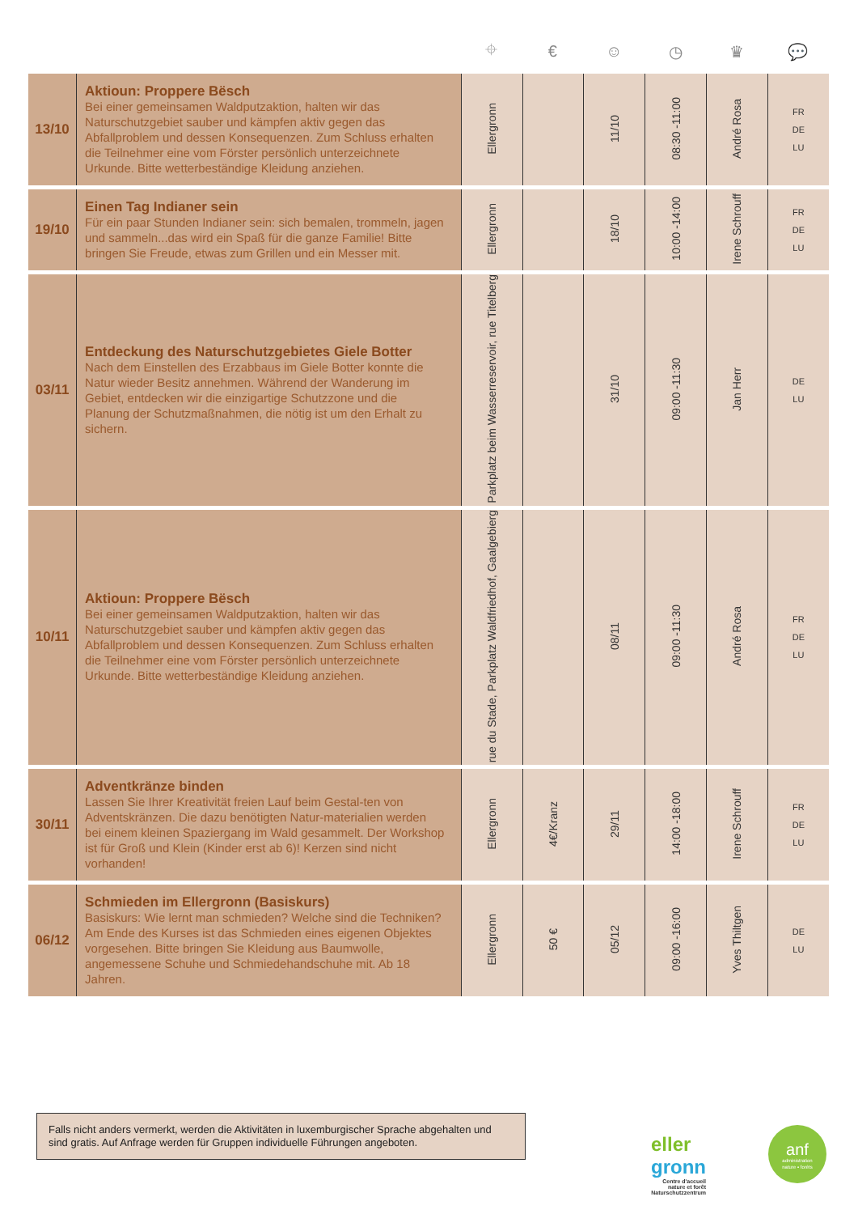| | | ⌖ | € | ☺ | ◷ | ♛ | 💬 |
| --- | --- | --- | --- | --- | --- | --- | --- |
| 13/10 | Aktioun: Proppere Bësch Bei einer gemeinsamen Waldputzaktion, halten wir das Naturschutzgebiet sauber und kämpfen aktiv gegen das Abfallproblem und dessen Konsequenzen. Zum Schluss erhalten die Teilnehmer eine vom Förster persönlich unterzeichnete Urkunde. Bitte wetterbeständige Kleidung anziehen. | Ellergronn | | 11/10 | 08:30 -11:00 | André Rosa | FR DE LU |
| 19/10 | Einen Tag Indianer sein Für ein paar Stunden Indianer sein: sich bemalen, trommeln, jagen und sammeln...das wird ein Spaß für die ganze Familie! Bitte bringen Sie Freude, etwas zum Grillen und ein Messer mit. | Ellergronn | | 18/10 | 10:00 -14:00 | Irene Schrouff | FR DE LU |
| 03/11 | Entdeckung des Naturschutzgebietes Giele Botter Nach dem Einstellen des Erzabbaus im Giele Botter konnte die Natur wieder Besitz annehmen. Während der Wanderung im Gebiet, entdecken wir die einzigartige Schutzzone und die Planung der Schutzmaßnahmen, die nötig ist um den Erhalt zu sichern. | Parkplatz beim Wasserreservoir, rue Titelberg | | 31/10 | 09:00 -11:30 | Jan Herr | DE LU |
| 10/11 | Aktioun: Proppere Bësch Bei einer gemeinsamen Waldputzaktion, halten wir das Naturschutzgebiet sauber und kämpfen aktiv gegen das Abfallproblem und dessen Konsequenzen. Zum Schluss erhalten die Teilnehmer eine vom Förster persönlich unterzeichnete Urkunde. Bitte wetterbeständige Kleidung anziehen. | rue du Stade, Parkplatz Waldfriedhof, Gaalgebierg | | 08/11 | 09:00 -11:30 | André Rosa | FR DE LU |
| 30/11 | Adventkränze binden Lassen Sie Ihrer Kreativität freien Lauf beim Gestal-ten von Adventskränzen. Die dazu benötigten Natur-materialien werden bei einem kleinen Spaziergang im Wald gesammelt. Der Workshop ist für Groß und Klein (Kinder erst ab 6)! Kerzen sind nicht vorhanden! | Ellergronn | 4€/Kranz | 29/11 | 14:00 -18:00 | Irene Schrouff | FR DE LU |
| 06/12 | Schmieden im Ellergronn (Basiskurs) Basiskurs: Wie lernt man schmieden? Welche sind die Techniken? Am Ende des Kurses ist das Schmieden eines eigenen Objektes vorgesehen. Bitte bringen Sie Kleidung aus Baumwolle, angemessene Schuhe und Schmiedehandschuhe mit. Ab 18 Jahren. | Ellergronn | 50 € | 05/12 | 09:00 -16:00 | Yves Thiltgen | DE LU |
Falls nicht anders vermerkt, werden die Aktivitäten in luxemburgischer Sprache abgehalten und sind gratis. Auf Anfrage werden für Gruppen individuelle Führungen angeboten.
eller
gronn
Centre d'accueil
nature et forêt
Naturschutzzentrum
anf
administration
nature ▪ forêts